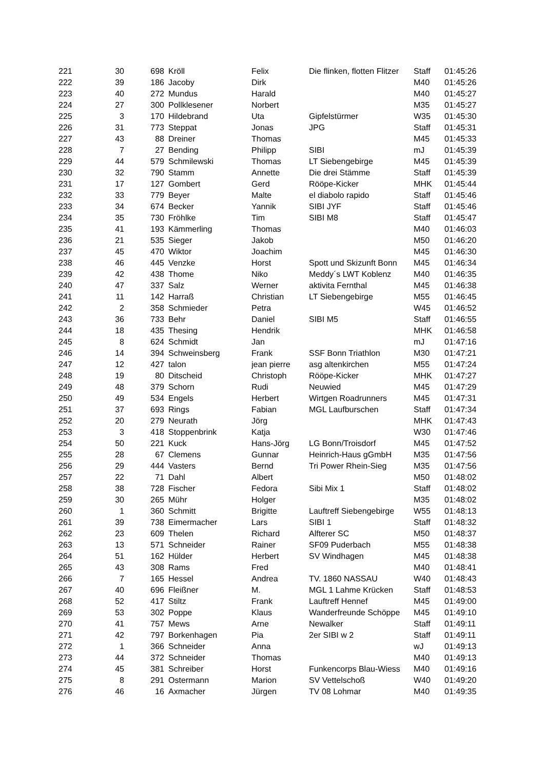| 221 | 30 | 698 | Kröll | Felix | Die flinken, flotten Flitzer | Staff | 01:45:26 |
| 222 | 39 | 186 | Jacoby | Dirk | | M40 | 01:45:26 |
| 223 | 40 | 272 | Mundus | Harald | | M40 | 01:45:27 |
| 224 | 27 | 300 | Pollklesener | Norbert | | M35 | 01:45:27 |
| 225 | 3 | 170 | Hildebrand | Uta | Gipfelstürmer | W35 | 01:45:30 |
| 226 | 31 | 773 | Steppat | Jonas | JPG | Staff | 01:45:31 |
| 227 | 43 | 88 | Dreiner | Thomas | | M45 | 01:45:33 |
| 228 | 7 | 27 | Bending | Philipp | SIBI | mJ | 01:45:39 |
| 229 | 44 | 579 | Schmilewski | Thomas | LT Siebengebirge | M45 | 01:45:39 |
| 230 | 32 | 790 | Stamm | Annette | Die drei Stämme | Staff | 01:45:39 |
| 231 | 17 | 127 | Gombert | Gerd | Rööpe-Kicker | MHK | 01:45:44 |
| 232 | 33 | 779 | Beyer | Malte | el diabolo rapido | Staff | 01:45:46 |
| 233 | 34 | 674 | Becker | Yannik | SIBI JYF | Staff | 01:45:46 |
| 234 | 35 | 730 | Fröhlke | Tim | SIBI M8 | Staff | 01:45:47 |
| 235 | 41 | 193 | Kämmerling | Thomas | | M40 | 01:46:03 |
| 236 | 21 | 535 | Sieger | Jakob | | M50 | 01:46:20 |
| 237 | 45 | 470 | Wiktor | Joachim | | M45 | 01:46:30 |
| 238 | 46 | 445 | Venzke | Horst | Spott und Skizunft Bonn | M45 | 01:46:34 |
| 239 | 42 | 438 | Thome | Niko | Meddy´s LWT Koblenz | M40 | 01:46:35 |
| 240 | 47 | 337 | Salz | Werner | aktivita Fernthal | M45 | 01:46:38 |
| 241 | 11 | 142 | Harraß | Christian | LT Siebengebirge | M55 | 01:46:45 |
| 242 | 2 | 358 | Schmieder | Petra | | W45 | 01:46:52 |
| 243 | 36 | 733 | Behr | Daniel | SIBI M5 | Staff | 01:46:55 |
| 244 | 18 | 435 | Thesing | Hendrik | | MHK | 01:46:58 |
| 245 | 8 | 624 | Schmidt | Jan | | mJ | 01:47:16 |
| 246 | 14 | 394 | Schweinsberg | Frank | SSF Bonn Triathlon | M30 | 01:47:21 |
| 247 | 12 | 427 | talon | jean pierre | asg altenkirchen | M55 | 01:47:24 |
| 248 | 19 | 80 | Ditscheid | Christoph | Rööpe-Kicker | MHK | 01:47:27 |
| 249 | 48 | 379 | Schorn | Rudi | Neuwied | M45 | 01:47:29 |
| 250 | 49 | 534 | Engels | Herbert | Wirtgen Roadrunners | M45 | 01:47:31 |
| 251 | 37 | 693 | Rings | Fabian | MGL Laufburschen | Staff | 01:47:34 |
| 252 | 20 | 279 | Neurath | Jörg | | MHK | 01:47:43 |
| 253 | 3 | 418 | Stoppenbrink | Katja | | W30 | 01:47:46 |
| 254 | 50 | 221 | Kuck | Hans-Jörg | LG Bonn/Troisdorf | M45 | 01:47:52 |
| 255 | 28 | 67 | Clemens | Gunnar | Heinrich-Haus gGmbH | M35 | 01:47:56 |
| 256 | 29 | 444 | Vasters | Bernd | Tri Power Rhein-Sieg | M35 | 01:47:56 |
| 257 | 22 | 71 | Dahl | Albert | | M50 | 01:48:02 |
| 258 | 38 | 728 | Fischer | Fedora | Sibi Mix 1 | Staff | 01:48:02 |
| 259 | 30 | 265 | Mühr | Holger | | M35 | 01:48:02 |
| 260 | 1 | 360 | Schmitt | Brigitte | Lauftreff Siebengebirge | W55 | 01:48:13 |
| 261 | 39 | 738 | Eimermacher | Lars | SIBI 1 | Staff | 01:48:32 |
| 262 | 23 | 609 | Thelen | Richard | Alfterer SC | M50 | 01:48:37 |
| 263 | 13 | 571 | Schneider | Rainer | SF09 Puderbach | M55 | 01:48:38 |
| 264 | 51 | 162 | Hülder | Herbert | SV Windhagen | M45 | 01:48:38 |
| 265 | 43 | 308 | Rams | Fred | | M40 | 01:48:41 |
| 266 | 7 | 165 | Hessel | Andrea | TV. 1860 NASSAU | W40 | 01:48:43 |
| 267 | 40 | 696 | Fleißner | M. | MGL 1 Lahme Krücken | Staff | 01:48:53 |
| 268 | 52 | 417 | Stiltz | Frank | Lauftreff Hennef | M45 | 01:49:00 |
| 269 | 53 | 302 | Poppe | Klaus | Wanderfreunde Schöppe | M45 | 01:49:10 |
| 270 | 41 | 757 | Mews | Arne | Newalker | Staff | 01:49:11 |
| 271 | 42 | 797 | Borkenhagen | Pia | 2er SIBI w 2 | Staff | 01:49:11 |
| 272 | 1 | 366 | Schneider | Anna | | wJ | 01:49:13 |
| 273 | 44 | 372 | Schneider | Thomas | | M40 | 01:49:13 |
| 274 | 45 | 381 | Schreiber | Horst | Funkencorps Blau-Wiess | M40 | 01:49:16 |
| 275 | 8 | 291 | Ostermann | Marion | SV Vettelschoß | W40 | 01:49:20 |
| 276 | 46 | 16 | Axmacher | Jürgen | TV 08 Lohmar | M40 | 01:49:35 |